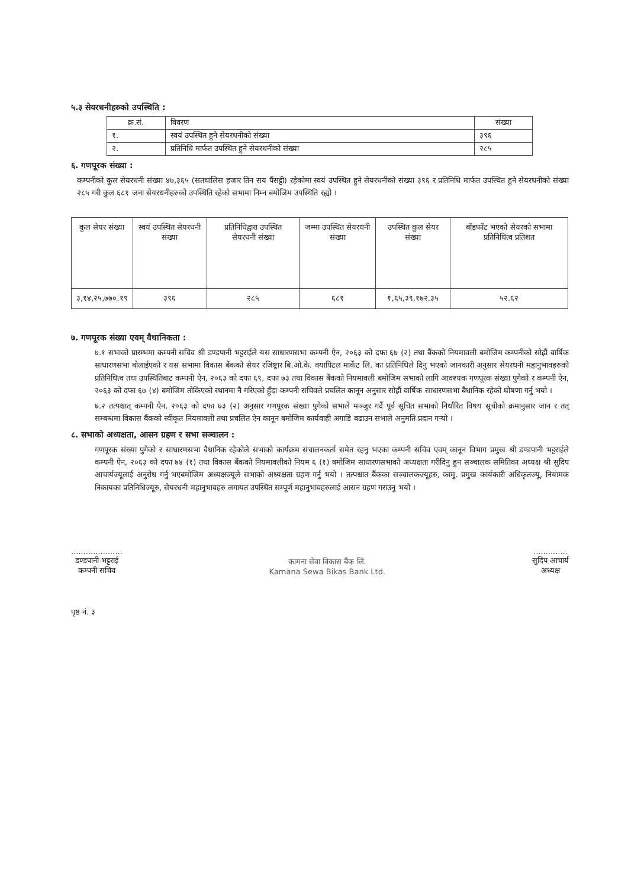५.३ सेयरधनीहरुको उपस्थिति :
| क्र.सं. | विवरण | संख्या |
| --- | --- | --- |
| १. | स्वयं उपस्थित हुने सेयरधनीको संख्या | ३९६ |
| २. | प्रतिनिधि मार्फत उपस्थित हुने सेयरधनीको संख्या | २८५ |
६. गणपूरक संख्या :
कम्पनीको कुल सेयरधनी संख्या ४७,३६५ (सतचालिस हजार तिन सय पैंसट्ठी) रहेकोमा स्वयं उपस्थित हुने सेयरधनीको संख्या ३९६ र प्रतिनिधि मार्फत उपस्थित हुने सेयरधनीको संख्या २८५ गरी कुल ६८१ जना सेयरधनीहरुको उपस्थिति रहेको सभामा निम्न बमोजिम उपस्थिति रह्यो ।
| कुल सेयर संख्या | स्वयं उपस्थित सेयरधनी संख्या | प्रतिनिधिद्वारा उपस्थित सेयरधनी संख्या | जम्मा उपस्थित सेयरधनी संख्या | उपस्थित कुल सेयर संख्या | बाँडफाँट भएको सेयरको सभामा प्रतिनिधित्व प्रतिशत |
| --- | --- | --- | --- | --- | --- |
| ३,१४,२५,७७०.१९ | ३९६ | २८५ | ६८१ | १,६५,३९,१७२.३५ | ५२.६२ |
७. गणपूरक संख्या एवम् वैधानिकता :
७.१ सभाको प्रारम्भमा कम्पनी सचिव श्री डण्डपानी भट्टराईले यस साधारणसभा कम्पनी ऐन, २०६३ को दफा ६७ (२) तथा बैंकको नियमावली बमोजिम कम्पनीको सोह्रौं वार्षिक साधारणसभा बोलाईएको र यस सभामा विकास बैंकको सेयर रजिष्ट्रार बि.ओ.के. क्यापिटल मार्केट लि. का प्रतिनिधिले दिनु भएको जानकारी अनुसार सेयरधनी महानुभावहरुको प्रतिनिधित्व तथा उपस्थितिबाट कम्पनी ऐन, २०६३ को दफा ६९, दफा ७३ तथा विकास बैंकको नियमावली बमोजिम सभाको लागि आवश्यक गणपूरक संख्या पुगेको र कम्पनी ऐन, २०६३ को दफा ६७ (४) बमोजिम तोकिएको स्थानमा नै गरिएको हुँदा कम्पनी सचिवले प्रचलित कानून अनुसार सोह्रौं वार्षिक साधारणसभा बैधानिक रहेको घोषणा गर्नु भयो ।
७.२ तत्पश्चात् कम्पनी ऐन, २०६३ को दफा ७३ (२) अनुसार गणपूरक संख्या पुगेको सभाले मञ्जुर गर्दै पूर्व सूचित सभाको निर्धारित विषय सूचीको क्रमानुसार जान र तत् सम्बन्धमा विकास बैंकको स्वीकृत नियमावली तथा प्रचलित ऐन कानून बमोजिम कार्यवाही अगाडि बढाउन सभाले अनुमति प्रदान गर्‍यो ।
८. सभाको अध्यक्षता, आसन ग्रहण र सभा सञ्चालन :
गणपूरक संख्या पुगेको र साधारणसभा वैधानिक रहेकोले सभाको कार्यक्रम संचालनकर्ता समेत रहनु भएका कम्पनी सचिव एवम् कानून विभाग प्रमुख श्री डण्डपानी भट्टराईले कम्पनी ऐन, २०६३ को दफा ७४ (१) तथा विकास बैंकको नियमावलीको नियम ६ (१) बमोजिम साधारणसभाको अध्यक्षता गरीदिनु हुन सञ्चालक समितिका अध्यक्ष श्री सुदिप आचार्यज्यूलाई अनुरोध गर्नु भएबमोजिम अध्यक्षज्यूले सभाको अध्यक्षता ग्रहण गर्नु भयो । तत्पश्चात बैंकका सञ्चालकज्यूहरु, कामु. प्रमुख कार्यकारी अधिकृतज्यू, नियामक निकायका प्रतिनिधिज्यूरु, सेयरधनी महानुभावहरु लगायत उपस्थित सम्पूर्ण महानुभावहरुलाई आसन ग्रहण गराउनु भयो ।
.....................
डण्डपानी भट्टराई
कम्पनी सचिव
कामना सेवा विकास बैंक लि.
Kamana Sewa Bikas Bank Ltd.
..............
सुदिप आचार्य
अध्यक्ष
पृष्ठ नं. ३